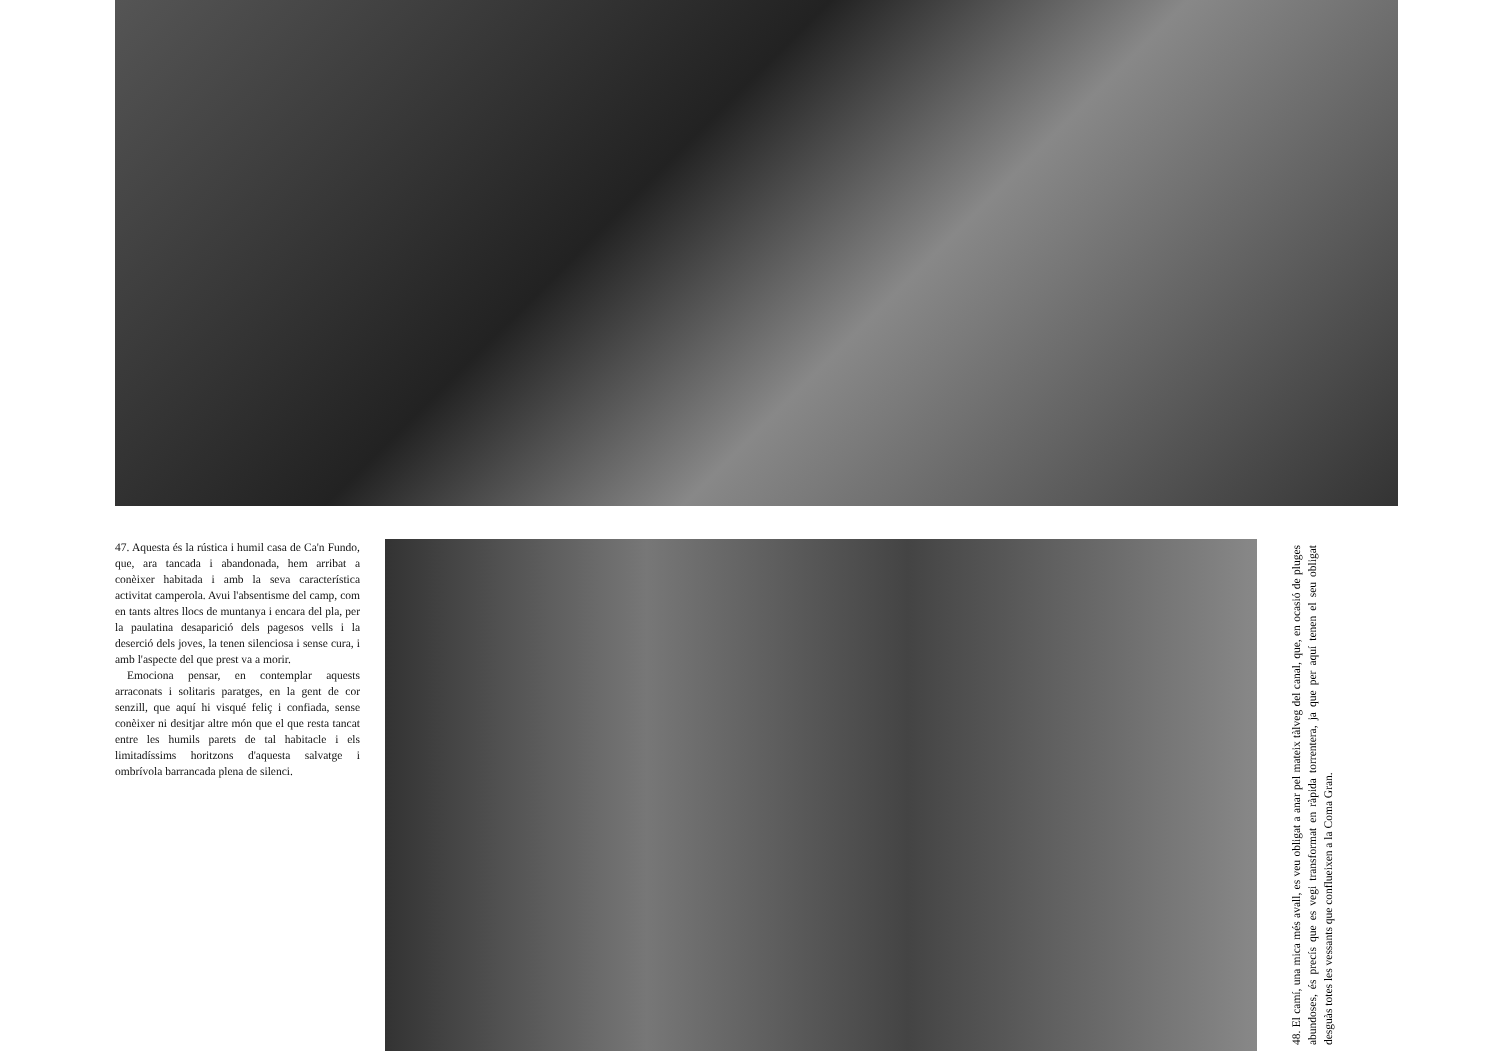47. Aquesta és la rústica i humil casa de Ca'n Fundo, que, ara tancada i abandonada, hem arribat a conèixer habitada i amb la seva característica activitat camperola. Avui l'absentisme del camp, com en tants altres llocs de muntanya i encara del pla, per la paulatina desaparició dels pagesos vells i la deserció dels joves, la tenen silenciosa i sense cura, i amb l'aspecte del que prest va a morir.
Emociona pensar, en contemplar aquests arraconats i solitaris paratges, en la gent de cor senzill, que aquí hi visqué feliç i confiada, sense conèixer ni desitjar altre món que el que resta tancat entre les humils parets de tal habitacle i els limitadíssims horitzons d'aquesta salvatge i ombrívola barrancada plena de silenci.
48. El camí, una mica més avall, es veu obligat a anar pel mateix tàlveg del canal, que, en ocasió de pluges abundoses, és precís que es vegi transformat en ràpida torrentera, ja que per aquí tenen el seu obligat desguàs totes les vessants que conflueixen a la Coma Gran.